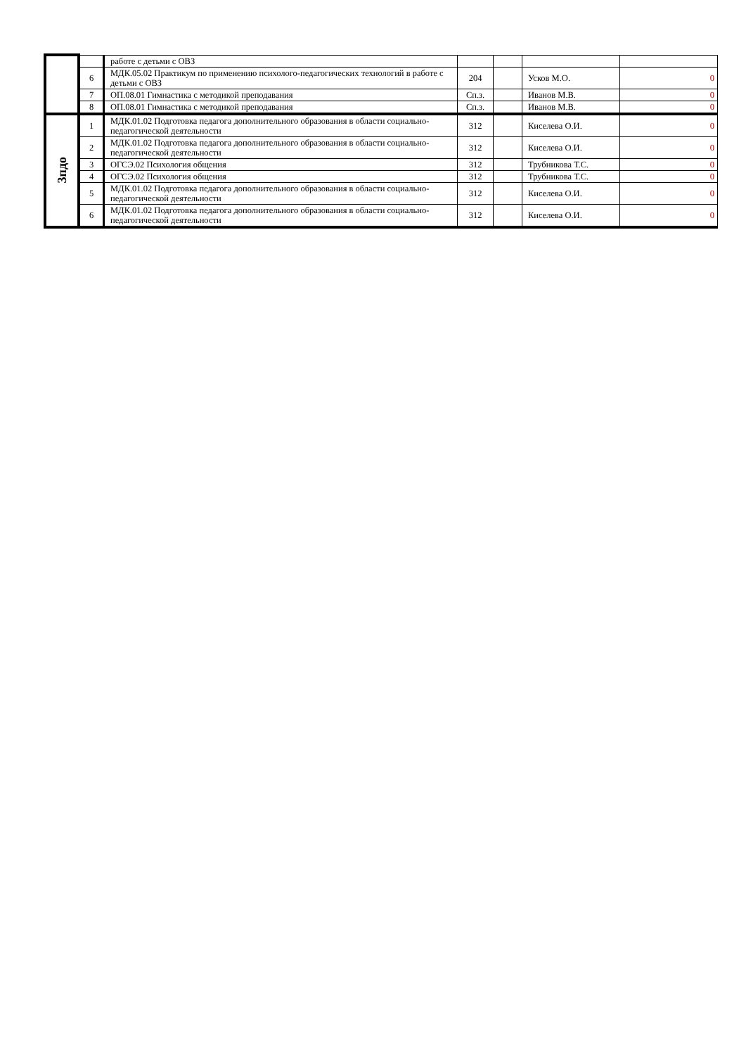| | | работе с детьми с ОВЗ | | | | |
| | 6 | МДК.05.02 Практикум по применению психолого-педагогических технологий в работе с детьми с ОВЗ | 204 | | Усков М.О. | 0 |
| | 7 | ОП.08.01 Гимнастика с методикой преподавания | Сп.з. | | Иванов М.В. | 0 |
| | 8 | ОП.08.01 Гимнастика с методикой преподавания | Сп.з. | | Иванов М.В. | 0 |
| 3пдо | 1 | МДК.01.02 Подготовка педагога дополнительного образования в области социально-педагогической деятельности | 312 | | Киселева О.И. | 0 |
| | 2 | МДК.01.02 Подготовка педагога дополнительного образования в области социально-педагогической деятельности | 312 | | Киселева О.И. | 0 |
| | 3 | ОГСЭ.02 Психология общения | 312 | | Трубникова Т.С. | 0 |
| | 4 | ОГСЭ.02 Психология общения | 312 | | Трубникова Т.С. | 0 |
| | 5 | МДК.01.02 Подготовка педагога дополнительного образования в области социально-педагогической деятельности | 312 | | Киселева О.И. | 0 |
| | 6 | МДК.01.02 Подготовка педагога дополнительного образования в области социально-педагогической деятельности | 312 | | Киселева О.И. | 0 |